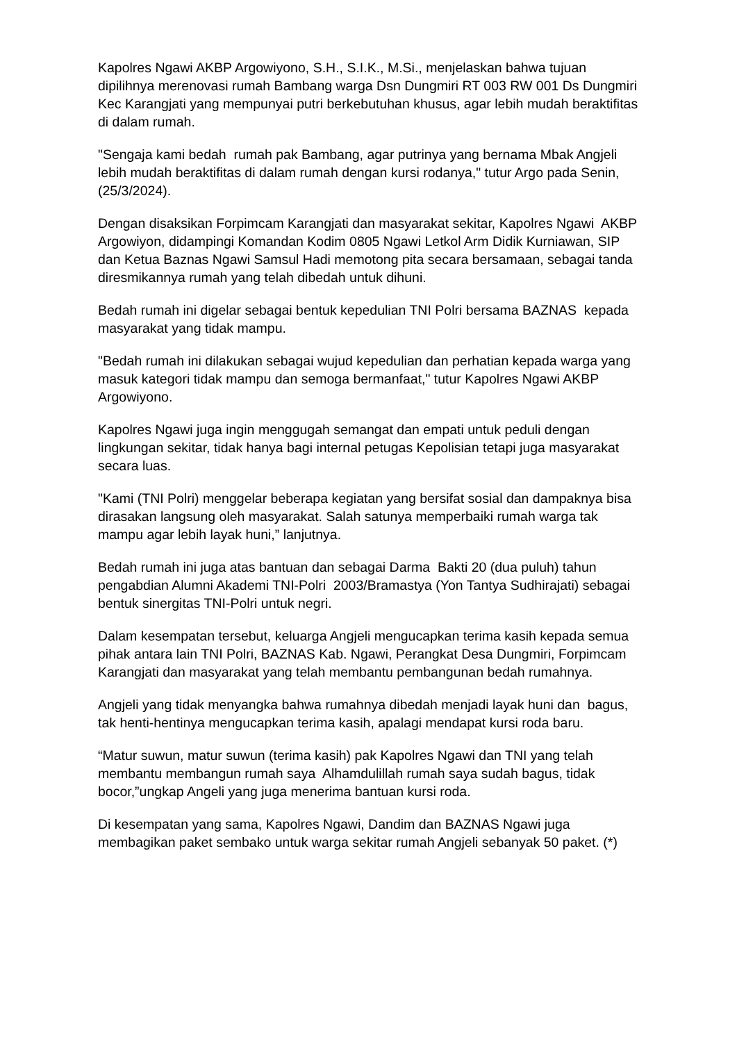Kapolres Ngawi AKBP Argowiyono, S.H., S.I.K., M.Si., menjelaskan bahwa tujuan dipilihnya merenovasi rumah Bambang warga Dsn Dungmiri RT 003 RW 001 Ds Dungmiri Kec Karangjati yang mempunyai putri berkebutuhan khusus, agar lebih mudah beraktifitas di dalam rumah.
"Sengaja kami bedah rumah pak Bambang, agar putrinya yang bernama Mbak Angjeli lebih mudah beraktifitas di dalam rumah dengan kursi rodanya," tutur Argo pada Senin, (25/3/2024).
Dengan disaksikan Forpimcam Karangjati dan masyarakat sekitar, Kapolres Ngawi AKBP Argowiyon, didampingi Komandan Kodim 0805 Ngawi Letkol Arm Didik Kurniawan, SIP dan Ketua Baznas Ngawi Samsul Hadi memotong pita secara bersamaan, sebagai tanda diresmikannya rumah yang telah dibedah untuk dihuni.
Bedah rumah ini digelar sebagai bentuk kepedulian TNI Polri bersama BAZNAS kepada masyarakat yang tidak mampu.
"Bedah rumah ini dilakukan sebagai wujud kepedulian dan perhatian kepada warga yang masuk kategori tidak mampu dan semoga bermanfaat," tutur Kapolres Ngawi AKBP Argowiyono.
Kapolres Ngawi juga ingin menggugah semangat dan empati untuk peduli dengan lingkungan sekitar, tidak hanya bagi internal petugas Kepolisian tetapi juga masyarakat secara luas.
"Kami (TNI Polri) menggelar beberapa kegiatan yang bersifat sosial dan dampaknya bisa dirasakan langsung oleh masyarakat. Salah satunya memperbaiki rumah warga tak mampu agar lebih layak huni,” lanjutnya.
Bedah rumah ini juga atas bantuan dan sebagai Darma Bakti 20 (dua puluh) tahun pengabdian Alumni Akademi TNI-Polri 2003/Bramastya (Yon Tantya Sudhirajati) sebagai bentuk sinergitas TNI-Polri untuk negri.
Dalam kesempatan tersebut, keluarga Angjeli mengucapkan terima kasih kepada semua pihak antara lain TNI Polri, BAZNAS Kab. Ngawi, Perangkat Desa Dungmiri, Forpimcam Karangjati dan masyarakat yang telah membantu pembangunan bedah rumahnya.
Angjeli yang tidak menyangka bahwa rumahnya dibedah menjadi layak huni dan bagus, tak henti-hentinya mengucapkan terima kasih, apalagi mendapat kursi roda baru.
“Matur suwun, matur suwun (terima kasih) pak Kapolres Ngawi dan TNI yang telah membantu membangun rumah saya Alhamdulillah rumah saya sudah bagus, tidak bocor,”ungkap Angeli yang juga menerima bantuan kursi roda.
Di kesempatan yang sama, Kapolres Ngawi, Dandim dan BAZNAS Ngawi juga membagikan paket sembako untuk warga sekitar rumah Angjeli sebanyak 50 paket. (*)